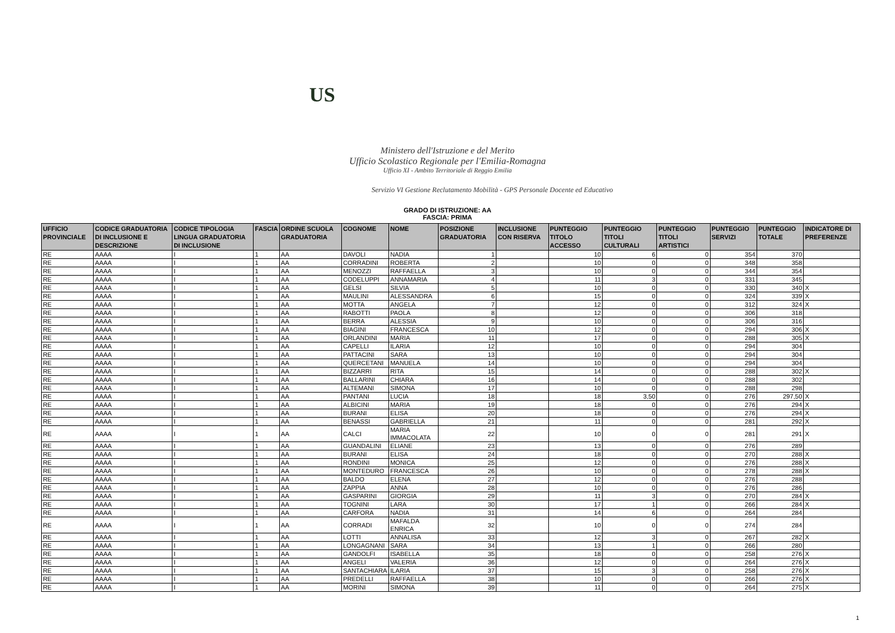US
Ministero dell'Istruzione e del Merito
Ufficio Scolastico Regionale per l'Emilia-Romagna
Ufficio XI - Ambito Territoriale di Reggio Emilia
Servizio VI Gestione Reclutamento Mobilità - GPS Personale Docente ed Educativo
GRADO DI ISTRUZIONE: AA
FASCIA: PRIMA
| UFFICIO PROVINCIALE | CODICE GRADUATORIA DI INCLUSIONE E DESCRIZIONE | CODICE TIPOLOGIA LINGUA GRADUATORIA DI INCLUSIONE | FASCIA | ORDINE SCUOLA GRADUATORIA | COGNOME | NOME | POSIZIONE GRADUATORIA | INCLUSIONE CON RISERVA | PUNTEGGIO TITOLO ACCESSO | PUNTEGGIO TITOLI CULTURALI | PUNTEGGIO TITOLI ARTISTICI | PUNTEGGIO SERVIZI | PUNTEGGIO TOTALE | INDICATORE DI PREFERENZE |
| --- | --- | --- | --- | --- | --- | --- | --- | --- | --- | --- | --- | --- | --- | --- |
| RE | AAAA | I | 1 | AA | DAVOLI | NADIA | 1 | | 10 | 6 | 0 | 354 | 370 | |
| RE | AAAA | I | 1 | AA | CORRADINI | ROBERTA | 2 | | 10 | 0 | 0 | 348 | 358 | |
| RE | AAAA | I | 1 | AA | MENOZZI | RAFFAELLA | 3 | | 10 | 0 | 0 | 344 | 354 | |
| RE | AAAA | I | 1 | AA | CODELUPPI | ANNAMARIA | 4 | | 11 | 3 | 0 | 331 | 345 | |
| RE | AAAA | I | 1 | AA | GELSI | SILVIA | 5 | | 10 | 0 | 0 | 330 | 340 | X |
| RE | AAAA | I | 1 | AA | MAULINI | ALESSANDRA | 6 | | 15 | 0 | 0 | 324 | 339 | X |
| RE | AAAA | I | 1 | AA | MOTTA | ANGELA | 7 | | 12 | 0 | 0 | 312 | 324 | X |
| RE | AAAA | I | 1 | AA | RABOTTI | PAOLA | 8 | | 12 | 0 | 0 | 306 | 318 | |
| RE | AAAA | I | 1 | AA | BERRA | ALESSIA | 9 | | 10 | 0 | 0 | 306 | 316 | |
| RE | AAAA | I | 1 | AA | BIAGINI | FRANCESCA | 10 | | 12 | 0 | 0 | 294 | 306 | X |
| RE | AAAA | I | 1 | AA | ORLANDINI | MARIA | 11 | | 17 | 0 | 0 | 288 | 305 | X |
| RE | AAAA | I | 1 | AA | CAPELLI | ILARIA | 12 | | 10 | 0 | 0 | 294 | 304 | |
| RE | AAAA | I | 1 | AA | PATTACINI | SARA | 13 | | 10 | 0 | 0 | 294 | 304 | |
| RE | AAAA | I | 1 | AA | QUERCETANI | MANUELA | 14 | | 10 | 0 | 0 | 294 | 304 | |
| RE | AAAA | I | 1 | AA | BIZZARRI | RITA | 15 | | 14 | 0 | 0 | 288 | 302 | X |
| RE | AAAA | I | 1 | AA | BALLARINI | CHIARA | 16 | | 14 | 0 | 0 | 288 | 302 | |
| RE | AAAA | I | 1 | AA | ALTEMANI | SIMONA | 17 | | 10 | 0 | 0 | 288 | 298 | |
| RE | AAAA | I | 1 | AA | PANTANI | LUCIA | 18 | | 18 | 3,50 | 0 | 276 | 297,50 | X |
| RE | AAAA | I | 1 | AA | ALBICINI | MARIA | 19 | | 18 | 0 | 0 | 276 | 294 | X |
| RE | AAAA | I | 1 | AA | BURANI | ELISA | 20 | | 18 | 0 | 0 | 276 | 294 | X |
| RE | AAAA | I | 1 | AA | BENASSI | GABRIELLA | 21 | | 11 | 0 | 0 | 281 | 292 | X |
| RE | AAAA | I | 1 | AA | CALCI | MARIA IMMACOLATA | 22 | | 10 | 0 | 0 | 281 | 291 | X |
| RE | AAAA | I | 1 | AA | GUANDALINI | ELIANE | 23 | | 13 | 0 | 0 | 276 | 289 | |
| RE | AAAA | I | 1 | AA | BURANI | ELISA | 24 | | 18 | 0 | 0 | 270 | 288 | X |
| RE | AAAA | I | 1 | AA | RONDINI | MONICA | 25 | | 12 | 0 | 0 | 276 | 288 | X |
| RE | AAAA | I | 1 | AA | MONTEDURO | FRANCESCA | 26 | | 10 | 0 | 0 | 278 | 288 | X |
| RE | AAAA | I | 1 | AA | BALDO | ELENA | 27 | | 12 | 0 | 0 | 276 | 288 | |
| RE | AAAA | I | 1 | AA | ZAPPIA | ANNA | 28 | | 10 | 0 | 0 | 276 | 286 | |
| RE | AAAA | I | 1 | AA | GASPARINI | GIORGIA | 29 | | 11 | 3 | 0 | 270 | 284 | X |
| RE | AAAA | I | 1 | AA | TOGNINI | LARA | 30 | | 17 | 1 | 0 | 266 | 284 | X |
| RE | AAAA | I | 1 | AA | CARFORA | NADIA | 31 | | 14 | 6 | 0 | 264 | 284 | |
| RE | AAAA | I | 1 | AA | CORRADI | MAFALDA ENRICA | 32 | | 10 | 0 | 0 | 274 | 284 | |
| RE | AAAA | I | 1 | AA | LOTTI | ANNALISA | 33 | | 12 | 3 | 0 | 267 | 282 | X |
| RE | AAAA | I | 1 | AA | LONGAGNANI | SARA | 34 | | 13 | 1 | 0 | 266 | 280 | |
| RE | AAAA | I | 1 | AA | GANDOLFI | ISABELLA | 35 | | 18 | 0 | 0 | 258 | 276 | X |
| RE | AAAA | I | 1 | AA | ANGELI | VALERIA | 36 | | 12 | 0 | 0 | 264 | 276 | X |
| RE | AAAA | I | 1 | AA | SANTACHIARA | ILARIA | 37 | | 15 | 3 | 0 | 258 | 276 | X |
| RE | AAAA | I | 1 | AA | PREDELLI | RAFFAELLA | 38 | | 10 | 0 | 0 | 266 | 276 | X |
| RE | AAAA | I | 1 | AA | MORINI | SIMONA | 39 | | 11 | 0 | 0 | 264 | 275 | X |
1